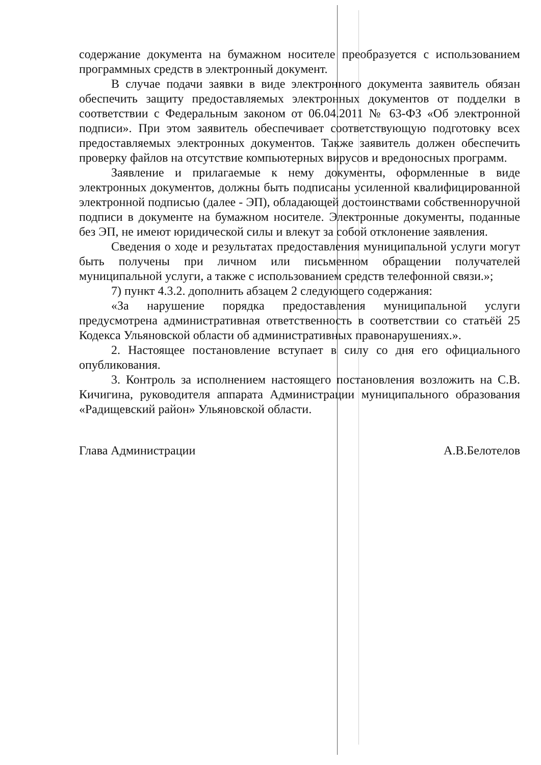содержание документа на бумажном носителе преобразуется с использованием программных средств в электронный документ.
В случае подачи заявки в виде электронного документа заявитель обязан обеспечить защиту предоставляемых электронных документов от подделки в соответствии с Федеральным законом от 06.04.2011 № 63-ФЗ «Об электронной подписи». При этом заявитель обеспечивает соответствующую подготовку всех предоставляемых электронных документов. Также заявитель должен обеспечить проверку файлов на отсутствие компьютерных вирусов и вредоносных программ.
Заявление и прилагаемые к нему документы, оформленные в виде электронных документов, должны быть подписаны усиленной квалифицированной электронной подписью (далее - ЭП), обладающей достоинствами собственноручной подписи в документе на бумажном носителе. Электронные документы, поданные без ЭП, не имеют юридической силы и влекут за собой отклонение заявления.
Сведения о ходе и результатах предоставления муниципальной услуги могут быть получены при личном или письменном обращении получателей муниципальной услуги, а также с использованием средств телефонной связи.»;
7) пункт 4.3.2. дополнить абзацем 2 следующего содержания:
«За нарушение порядка предоставления муниципальной услуги предусмотрена административная ответственность в соответствии со статьёй 25 Кодекса Ульяновской области об административных правонарушениях.».
2. Настоящее постановление вступает в силу со дня его официального опубликования.
3. Контроль за исполнением настоящего постановления возложить на С.В. Кичигина, руководителя аппарата Администрации муниципального образования «Радищевский район» Ульяновской области.
Глава Администрации А.В.Белотелов